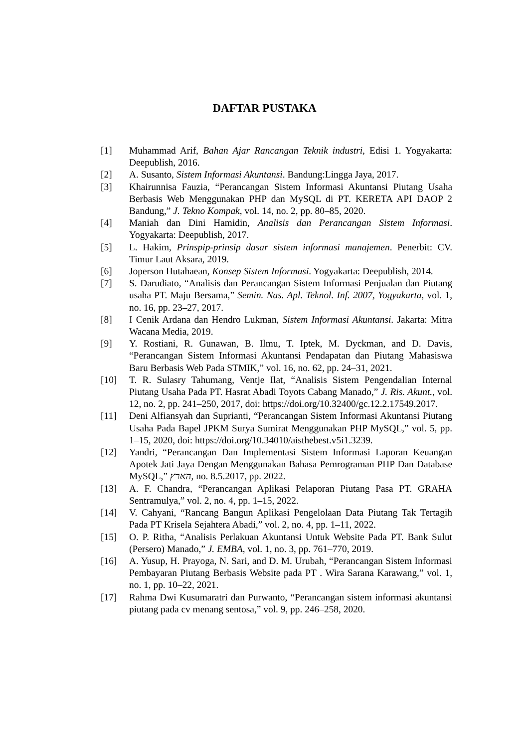DAFTAR PUSTAKA
[1] Muhammad Arif, Bahan Ajar Rancangan Teknik industri, Edisi 1. Yogyakarta: Deepublish, 2016.
[2] A. Susanto, Sistem Informasi Akuntansi. Bandung:Lingga Jaya, 2017.
[3] Khairunnisa Fauzia, “Perancangan Sistem Informasi Akuntansi Piutang Usaha Berbasis Web Menggunakan PHP dan MySQL di PT. KERETA API DAOP 2 Bandung,” J. Tekno Kompak, vol. 14, no. 2, pp. 80–85, 2020.
[4] Maniah dan Dini Hamidin, Analisis dan Perancangan Sistem Informasi. Yogyakarta: Deepublish, 2017.
[5] L. Hakim, Prinspip-prinsip dasar sistem informasi manajemen. Penerbit: CV. Timur Laut Aksara, 2019.
[6] Joperson Hutahaean, Konsep Sistem Informasi. Yogyakarta: Deepublish, 2014.
[7] S. Darudiato, “Analisis dan Perancangan Sistem Informasi Penjualan dan Piutang usaha PT. Maju Bersama,” Semin. Nas. Apl. Teknol. Inf. 2007, Yogyakarta, vol. 1, no. 16, pp. 23–27, 2017.
[8] I Cenik Ardana dan Hendro Lukman, Sistem Informasi Akuntansi. Jakarta: Mitra Wacana Media, 2019.
[9] Y. Rostiani, R. Gunawan, B. Ilmu, T. Iptek, M. Dyckman, and D. Davis, “Perancangan Sistem Informasi Akuntansi Pendapatan dan Piutang Mahasiswa Baru Berbasis Web Pada STMIK,” vol. 16, no. 62, pp. 24–31, 2021.
[10] T. R. Sulasry Tahumang, Ventje Ilat, “Analisis Sistem Pengendalian Internal Piutang Usaha Pada PT. Hasrat Abadi Toyots Cabang Manado,” J. Ris. Akunt., vol. 12, no. 2, pp. 241–250, 2017, doi: https://doi.org/10.32400/gc.12.2.17549.2017.
[11] Deni Alfiansyah dan Suprianti, “Perancangan Sistem Informasi Akuntansi Piutang Usaha Pada Bapel JPKM Surya Sumirat Menggunakan PHP MySQL,” vol. 5, pp. 1–15, 2020, doi: https://doi.org/10.34010/aisthebest.v5i1.3239.
[12] Yandri, “Perancangan Dan Implementasi Sistem Informasi Laporan Keuangan Apotek Jati Jaya Dengan Menggunakan Bahasa Pemrograman PHP Dan Database MySQL,” הארץ, no. 8.5.2017, pp. 2022.
[13] A. F. Chandra, “Perancangan Aplikasi Pelaporan Piutang Pasa PT. GRAHA Sentramulya,” vol. 2, no. 4, pp. 1–15, 2022.
[14] V. Cahyani, “Rancang Bangun Aplikasi Pengelolaan Data Piutang Tak Tertagih Pada PT Krisela Sejahtera Abadi,” vol. 2, no. 4, pp. 1–11, 2022.
[15] O. P. Ritha, “Analisis Perlakuan Akuntansi Untuk Website Pada PT. Bank Sulut (Persero) Manado,” J. EMBA, vol. 1, no. 3, pp. 761–770, 2019.
[16] A. Yusup, H. Prayoga, N. Sari, and D. M. Urubah, “Perancangan Sistem Informasi Pembayaran Piutang Berbasis Website pada PT . Wira Sarana Karawang,” vol. 1, no. 1, pp. 10–22, 2021.
[17] Rahma Dwi Kusumaratri dan Purwanto, “Perancangan sistem informasi akuntansi piutang pada cv menang sentosa,” vol. 9, pp. 246–258, 2020.